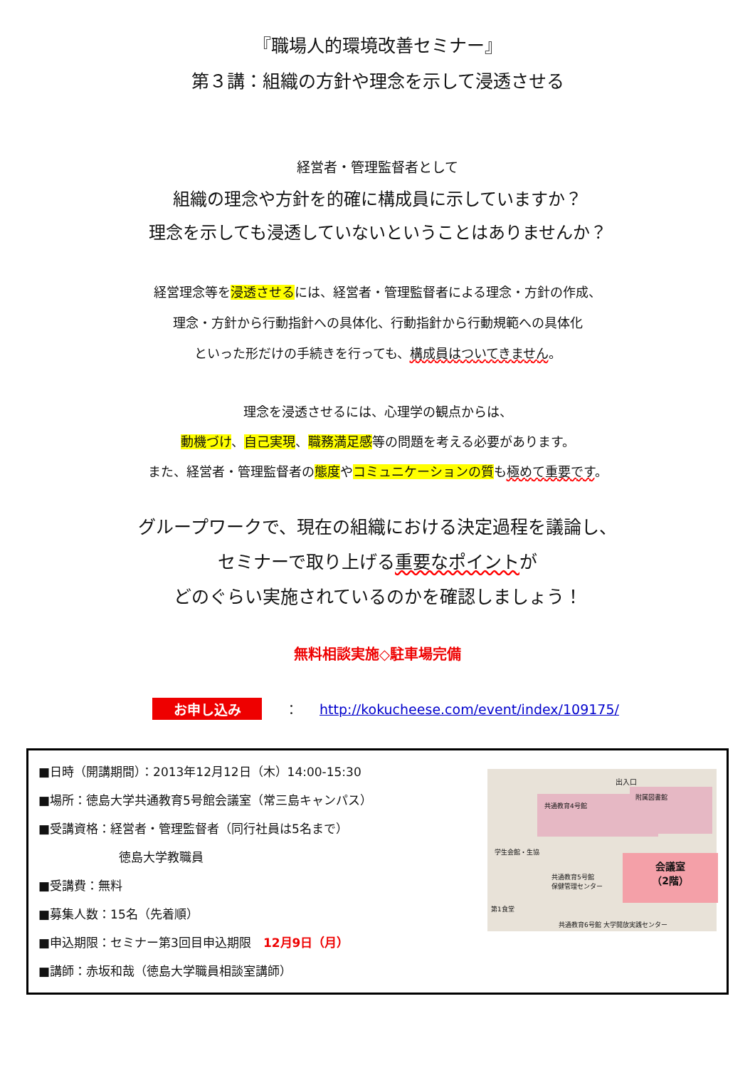『職場人的環境改善セミナー』
第３講：組織の方針や理念を示して浸透させる
経営者・管理監督者として
組織の理念や方針を的確に構成員に示していますか？
理念を示しても浸透していないということはありませんか？
経営理念等を浸透させるには、経営者・管理監督者による理念・方針の作成、
理念・方針から行動指針への具体化、行動指針から行動規範への具体化
といった形だけの手続きを行っても、構成員はついてきません。
理念を浸透させるには、心理学の観点からは、
動機づけ、自己実現、職務満足感等の問題を考える必要があります。
また、経営者・管理監督者の態度やコミュニケーションの質も極めて重要です。
グループワークで、現在の組織における決定過程を議論し、
セミナーで取り上げる重要なポイントが
どのぐらい実施されているのかを確認しましょう！
無料相談実施◇駐車場完備
お申し込み ： http://kokucheese.com/event/index/109175/
■日時（開講期間）：2013年12月12日（木）14:00-15:30
■場所：徳島大学共通教育5号館会議室（常三島キャンパス）
■受講資格：経営者・管理監督者（同行社員は5名まで）
徳島大学教職員
■受講費：無料
■募集人数：15名（先着順）
■申込期限：セミナー第3回目申込期限　12月9日（月）
■講師：赤坂和哉（徳島大学職員相談室講師）
出入口
共通教育4号館
附属図書館
学生会館・生協
共通教育5号館
保健管理センター
第1食堂
会議室
（2階）
共通教育6号館 大学開放実践センター